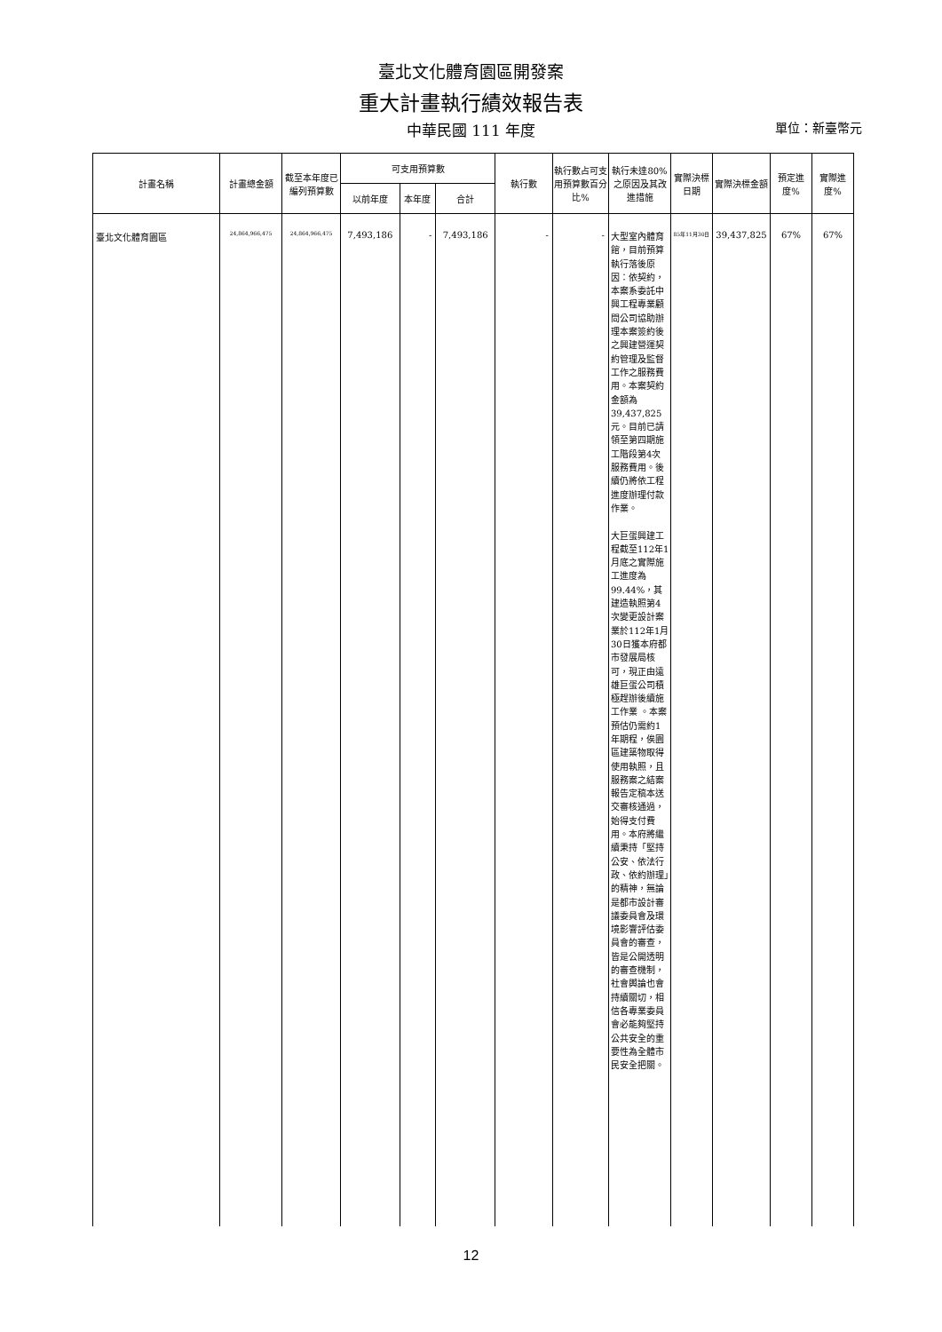臺北文化體育園區開發案
重大計畫執行績效報告表
中華民國 111 年度 單位：新臺幣元
| 計畫名稱 | 計畫總金額 | 截至本年度已編列預算數 | 可支用預算數 | | | 執行數 | 執行數占可支用預算數百分比% | 執行未達80%之原因及其改進措施 | 實際決標日期 | 實際決標金額 | 預定進度% | 實際進度% |
| --- | --- | --- | --- | --- | --- | --- | --- | --- | --- | --- | --- | --- |
| | | | 以前年度 | 本年度 | 合計 | | | | | | | |
| 臺北文化體育園區 | 24,864,966,475 | 24,864,966,475 | 7,493,186 | - | 7,493,186 | - | - | 大型室內體育館，目前預算執行落後原因：依契約，本案系委託中興工程專業顧問公司協助辦理本案簽約後之興建營運契約管理及監督工作之服務費用。本案契約金額為39,437,825元。目前已請領至第四期施工階段第4次服務費用。後續仍將依工程進度辦理付款作業。 大巨蛋興建工程截至112年1月底之實際施工進度為99.44%，其建造執照第4次變更設計案業於112年1月30日獲本府都市發展局核可，現正由遠雄巨蛋公司積極趕辦後續施工作業 。本案預估仍需約1年期程，俟園區建築物取得使用執照，且服務案之結案報告定稿本送交審核通過，始得支付費用。本府將繼續秉持「堅持公安、依法行政、依約辦理」的精神，無論是都市設計審議委員會及環境影響評估委員會的審查，皆是公開透明的審查機制，社會輿論也會持續關切，相信各專業委員會必能夠堅持公共安全的重要性為全體市民安全把關。 | 85年11月30日 | 39,437,825 | 67% | 67% |
12